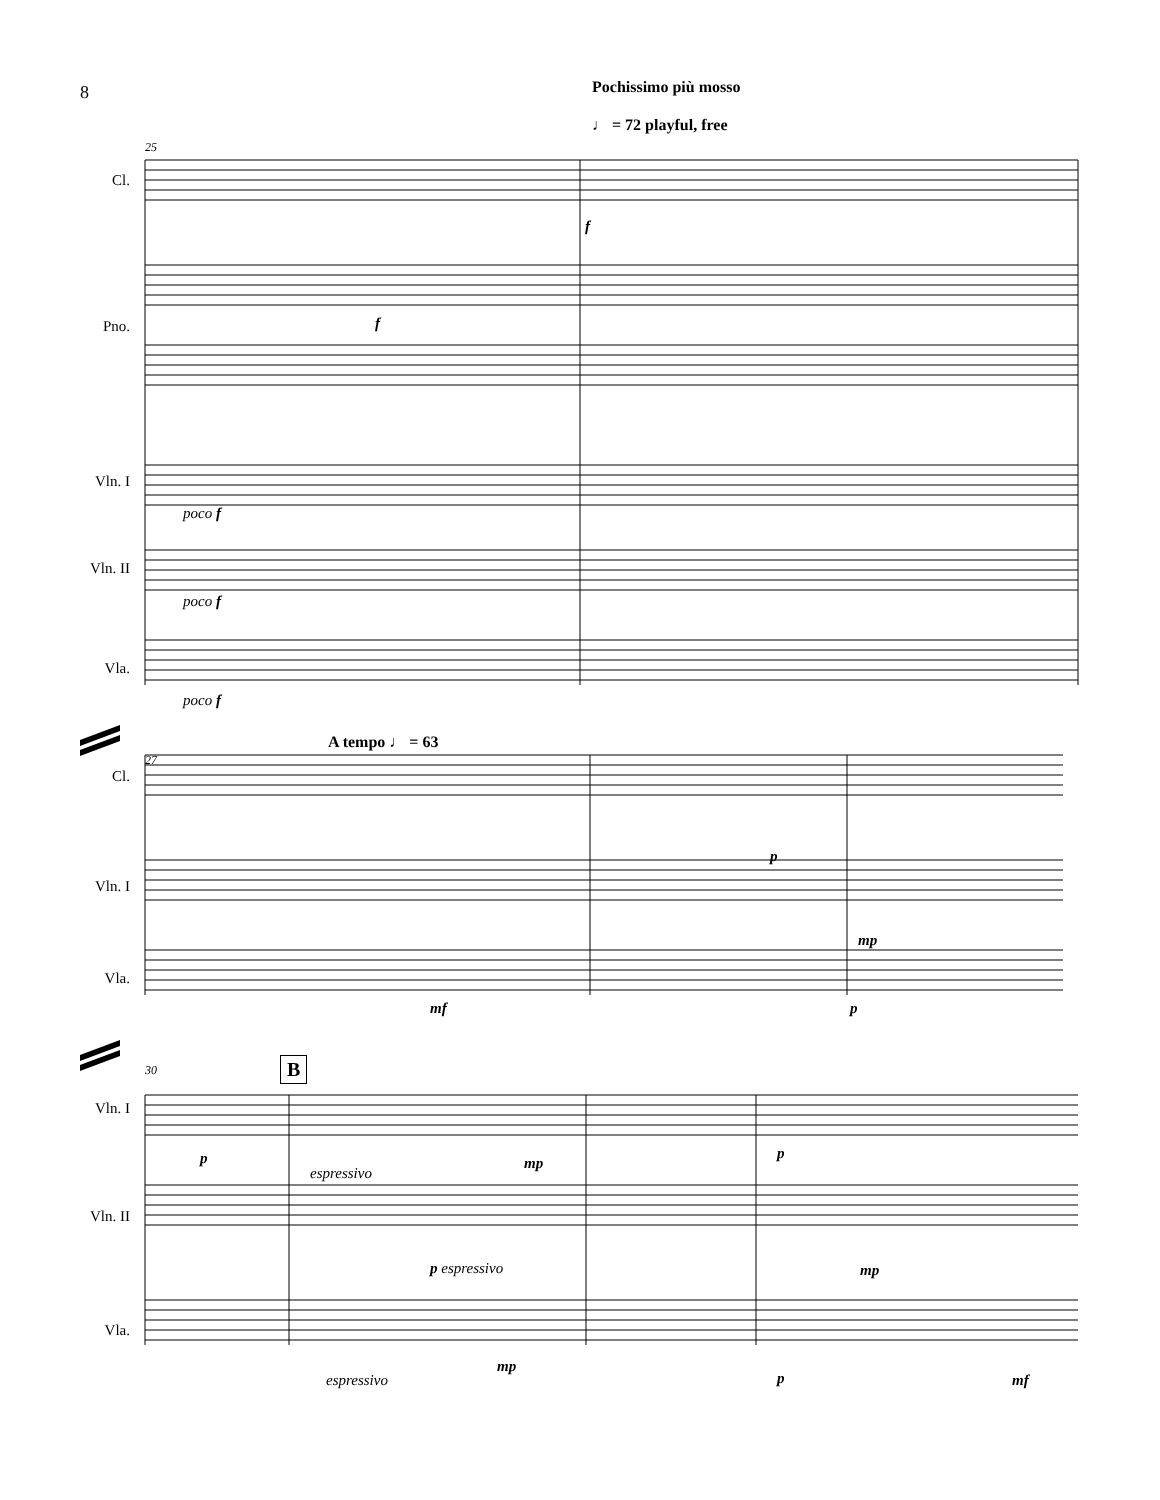8 Pochissimo più mosso
♩ = 72 playful, free
25
Cl.
Pno.
Vln. I
Vln. II
Vla.
poco f
poco f
poco f
f
f
A tempo ♩ = 63
27
Cl.
Vln. I
Vla.
p
mp
mf p
30 B
Vln. I
Vln. II
Vla.
p
espressivo
mp
p
p espressivo mp
espressivo
mp
p mf